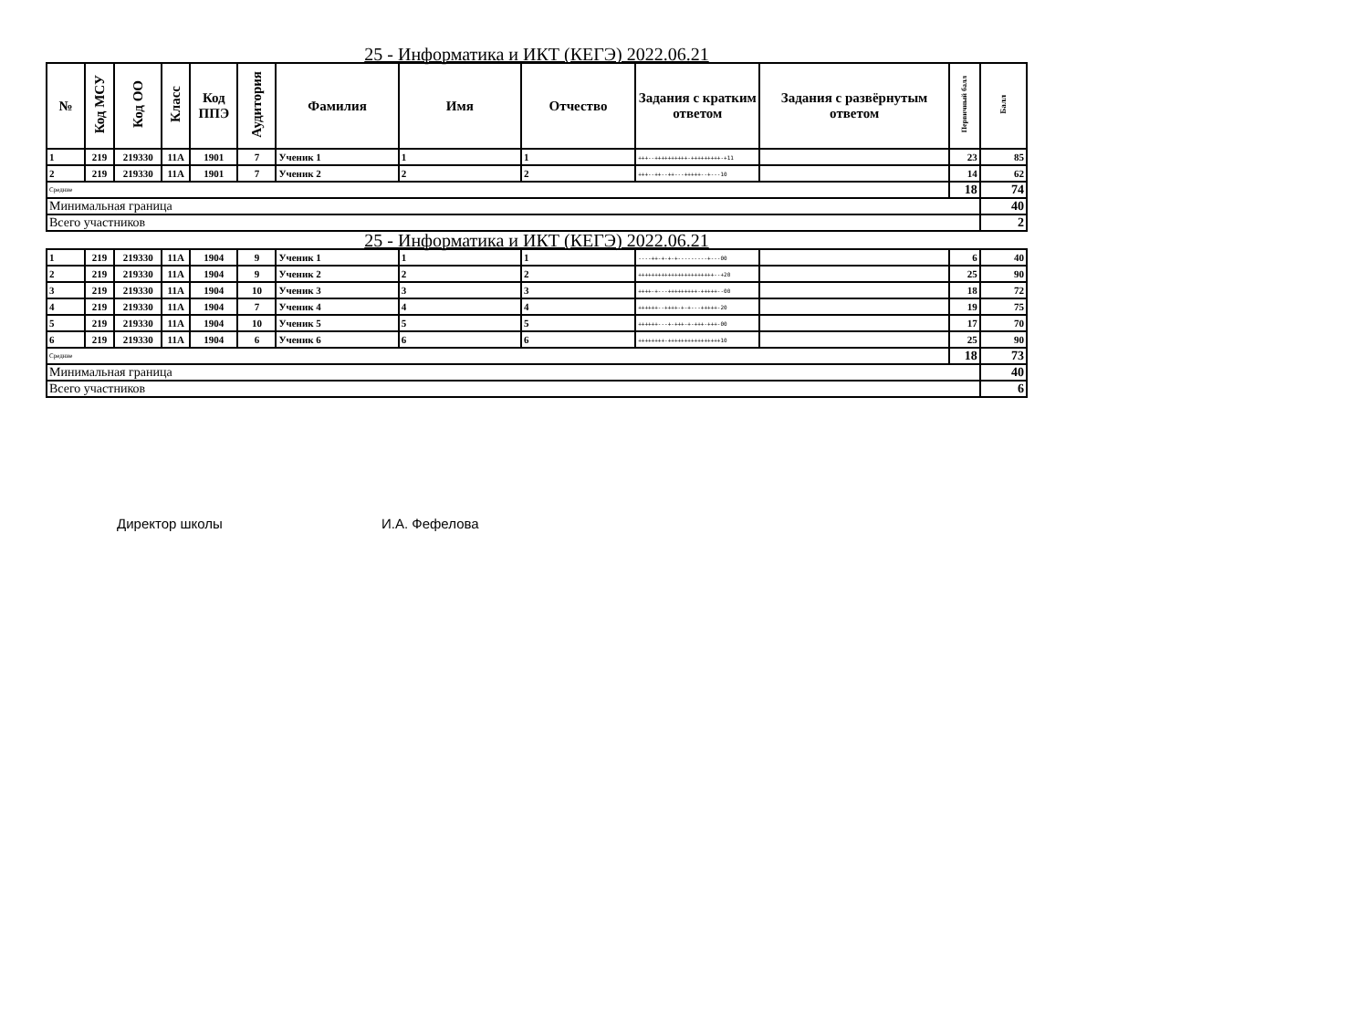25 - Информатика и ИКТ (КЕГЭ) 2022.06.21
| № | Код МСУ | Код ОО | Класс | Код ППЭ | Аудитория | Фамилия | Имя | Отчество | Задания с кратким ответом | Задания с развёрнутым ответом | Первичный балл | Балл |
| --- | --- | --- | --- | --- | --- | --- | --- | --- | --- | --- | --- | --- |
| 1 | 219 | 219330 | 11А | 1901 | 7 | Ученик 1 | 1 | 1 | +++--++++++++++-+++++++++-+11 | | 23 | 85 |
| 2 | 219 | 219330 | 11А | 1901 | 7 | Ученик 2 | 2 | 2 | +++--++--++---+++++--+---10 | | 14 | 62 |
| Средние | | | | | | | | | | | 18 | 74 |
| Минимальная граница | | | | | | | | | | | | 40 |
| Всего участников | | | | | | | | | | | | 2 |
25 - Информатика и ИКТ (КЕГЭ) 2022.06.21
| 1 | 219 | 219330 | 11А | 1904 | 9 | Ученик 1 | 1 | 1 | ----++-+-+-+---------+---00 | | 6 | 40 |
| 2 | 219 | 219330 | 11А | 1904 | 9 | Ученик 2 | 2 | 2 | +++++++++++++++++++++++--+20 | | 25 | 90 |
| 3 | 219 | 219330 | 11А | 1904 | 10 | Ученик 3 | 3 | 3 | ++++-+---+++++++++-+++++--00 | | 18 | 72 |
| 4 | 219 | 219330 | 11А | 1904 | 7 | Ученик 4 | 4 | 4 | ++++++--++++-+-+---+++++-20 | | 19 | 75 |
| 5 | 219 | 219330 | 11А | 1904 | 10 | Ученик 5 | 5 | 5 | ++++++---+-+++-+-+++-+++-00 | | 17 | 70 |
| 6 | 219 | 219330 | 11А | 1904 | 6 | Ученик 6 | 6 | 6 | ++++++++-++++++++++++++++10 | | 25 | 90 |
| Средние | | | | | | | | | | | 18 | 73 |
| Минимальная граница | | | | | | | | | | | | 40 |
| Всего участников | | | | | | | | | | | | 6 |
Директор школы И.А. Фефелова